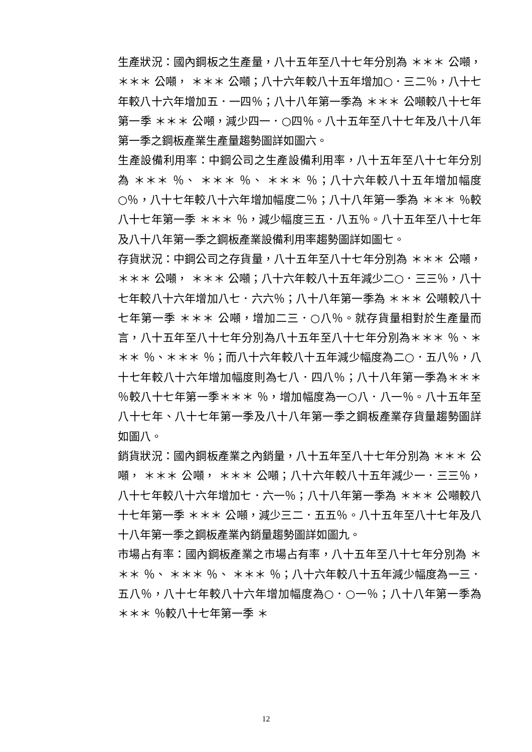生產狀況：國內鋼板之生產量，八十五年至八十七年分別為 ＊＊＊ 公噸， ＊＊＊ 公噸， ＊＊＊ 公噸；八十六年較八十五年增加○．三二％，八十七年較八十六年增加五．一四％；八十八年第一季為 ＊＊＊ 公噸較八十七年第一季 ＊＊＊ 公噸，減少四一．○四％。八十五年至八十七年及八十八年第一季之鋼板產業生產量趨勢圖詳如圖六。
生產設備利用率：中鋼公司之生產設備利用率，八十五年至八十七年分別為 ＊＊＊ ％、 ＊＊＊ ％、 ＊＊＊ ％；八十六年較八十五年增加幅度○％，八十七年較八十六年增加幅度二％；八十八年第一季為 ＊＊＊ ％較八十七年第一季 ＊＊＊ ％，減少幅度三五．八五％。八十五年至八十七年及八十八年第一季之鋼板產業設備利用率趨勢圖詳如圖七。
存貨狀況：中鋼公司之存貨量，八十五年至八十七年分別為 ＊＊＊ 公噸， ＊＊＊ 公噸， ＊＊＊ 公噸；八十六年較八十五年減少二○．三三％，八十七年較八十六年增加八七．六六％；八十八年第一季為 ＊＊＊ 公噸較八十七年第一季 ＊＊＊ 公噸，增加二三．○八％。就存貨量相對於生產量而言，八十五年至八十七年分別為八十五年至八十七年分別為＊＊＊ ％、＊＊＊ ％、＊＊＊ ％；而八十六年較八十五年減少幅度為二○．五八％，八十七年較八十六年增加幅度則為七八．四八％；八十八年第一季為＊＊＊ ％較八十七年第一季＊＊＊ ％，增加幅度為一○八．八一％。八十五年至八十七年、八十七年第一季及八十八年第一季之鋼板產業存貨量趨勢圖詳如圖八。
銷貨狀況：國內鋼板產業之內銷量，八十五年至八十七年分別為 ＊＊＊ 公噸， ＊＊＊ 公噸， ＊＊＊ 公噸；八十六年較八十五年減少一．三三％，八十七年較八十六年增加七．六一％；八十八年第一季為 ＊＊＊ 公噸較八十七年第一季 ＊＊＊ 公噸，減少三二．五五％。八十五年至八十七年及八十八年第一季之鋼板產業內銷量趨勢圖詳如圖九。
市場占有率：國內鋼板產業之市場占有率，八十五年至八十七年分別為 ＊＊＊ ％、 ＊＊＊ ％、 ＊＊＊ ％；八十六年較八十五年減少幅度為一三．五八％，八十七年較八十六年增加幅度為○．○一％；八十八年第一季為 ＊＊＊ ％較八十七年第一季 ＊
12